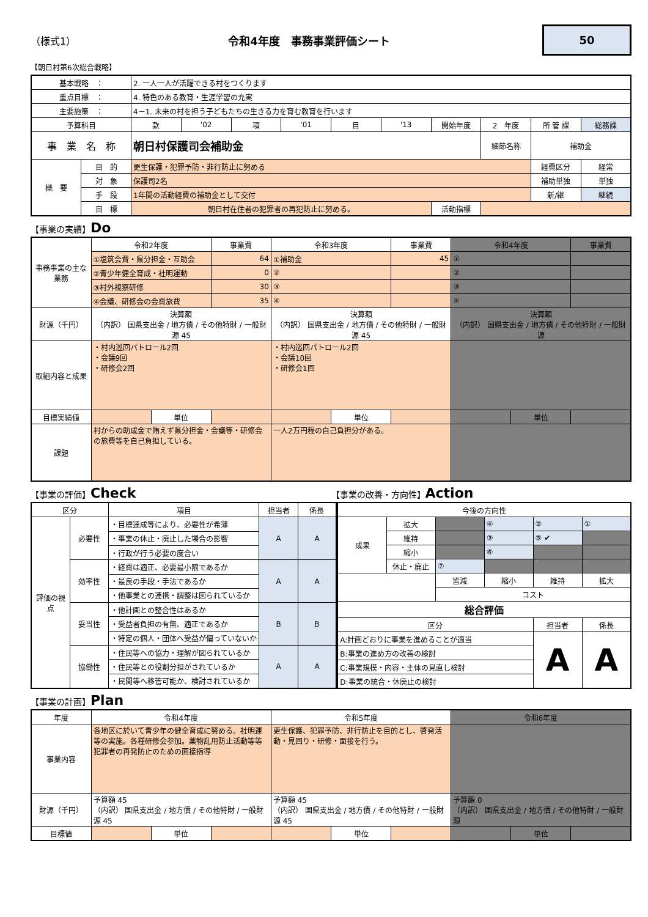（様式1） 令和4年度　事務事業評価シート
50
【朝日村第6次総合戦略】
| 基本戦略 ： | | 2. 一人一人が活躍できる村をつくります | | | | | | | | | |
| 重点目標 ： | | 4. 特色のある教育・生涯学習の充実 | | | | | | | | | |
| 主要施策 ： | | 4－1. 未来の村を担う子どもたちの生きる力を育む教育を行います | | | | | | | | | |
| 予算科目 | | 款 | '02 | 項 | '01 | 目 | '13 | 開始年度 | 2 年度 | 所 管 課 | 総務課 |
| 事 業 名 称 | | 朝日村保護司会補助金 | | | | | | | 細節名称 | 補助金 | |
| 概 要 | 目 的 | 更生保護・犯罪予防・非行防止に努める | | | | | | | | 経費区分 | 経常 |
| | 対 象 | 保護司2名 | | | | | | | | 補助単独 | 単独 |
| | 手 段 | 1年間の活動経費の補助金として交付 | | | | | | | | 新/継 | 継続 |
| | 目 標 | 朝日村在住者の犯罪者の再犯防止に努める。 | | | | | | 活動指標 | | | |
【事業の実績】Do
| 事務事業の主な業務 | 令和2年度 | | 事業費 | 令和3年度 | | 事業費 | 令和4年度 | | 事業費 |
| | ①塩筑会費・県分担金・互助会 | | 64 | ①補助金 | | 45 | ① | | |
| | ②青少年健全育成・社明運動 | | 0 | ② | | | ② | | |
| | ③村外視察研修 | | 30 | ③ | | | ③ | | |
| | ④会議、研修会の会費旅費 | | 35 | ④ | | | ④ | | |
| 財源（千円） | 決算額 （内訳） 国県支出金 / 地方債 / その他特財 / 一般財源 45 | | | 決算額 （内訳） 国県支出金 / 地方債 / その他特財 / 一般財源 45 | | | 決算額 （内訳） 国県支出金 / 地方債 / その他特財 / 一般財源 | | |
| 取組内容と成果 | ・村内巡回パトロール2回 ・会議9回 ・研修会2回 | | | ・村内巡回パトロール2回 ・会議10回 ・研修会1回 | | | | | |
| 目標実績値 | | 単位 | | | 単位 | | | 単位 | |
| 課題 | 村からの助成金で賄えず県分担金・会議等・研修会の旅費等を自己負担している。 | | | 一人2万円程の自己負担分がある。 | | | | | |
【事業の評価】Check
【事業の改善・方向性】Action
| 区分 | | 項目 | 担当者 | 係長 |
| 評価の視点 | 必要性 | ・目標達成等により、必要性が希薄 | A | A |
| | | ・事業の休止・廃止した場合の影響 | | |
| | | ・行政が行う必要の度合い | | |
| | 効率性 | ・経費は適正、必要最小限であるか | A | A |
| | | ・最良の手段・手法であるか | | |
| | | ・他事業との連携・調整は図られているか | | |
| | 妥当性 | ・他計画との整合性はあるか | B | B |
| | | ・受益者負担の有無、適正であるか | | |
| | | ・特定の個人・団体へ受益が偏っていないか | | |
| | 協働性 | ・住民等への協力・理解が図られているか | A | A |
| | | ・住民等との役割分担がされているか | | |
| | | ・民間等へ移管可能か、検討されているか | | |
| 今後の方向性 | | | | | |
| 成果 | 拡大 | | ④ | ② | ① |
| | 維持 | | ③ | ⑤ ✔ | |
| | 縮小 | | ⑥ | | |
| | 休止・廃止 | ⑦ | | | |
| | | 皆減 | 縮小 | 維持 | 拡大 |
| | | コスト | | | |
| 総合評価 | | | | | |
| 区分 | | | | 担当者 | 係長 |
| A:計画どおりに事業を進めることが適当 | | | | A | A |
| B:事業の進め方の改善の検討 | | | | | |
| C:事業規模・内容・主体の見直し検討 | | | | | |
| D:事業の統合・休廃止の検討 | | | | | |
【事業の計画】Plan
| 年度 | 令和4年度 | | | 令和5年度 | | | 令和6年度 | | |
| 事業内容 | 各地区に於いて青少年の健全育成に努める。社明運等の実施。各種研修会参加。薬物乱用防止活動等等犯罪者の再発防止のための面接指導 | | | 更生保護、犯罪予防、非行防止を目的とし、啓発活動・見回り・研修・面接を行う。 | | | | | |
| 財源（千円） | 予算額 45 （内訳） 国県支出金 / 地方債 / その他特財 / 一般財源 45 | | | 予算額 45 （内訳） 国県支出金 / 地方債 / その他特財 / 一般財源 45 | | | 予算額 0 （内訳） 国県支出金 / 地方債 / その他特財 / 一般財源 | | |
| 目標値 | | 単位 | | | 単位 | | | 単位 | |